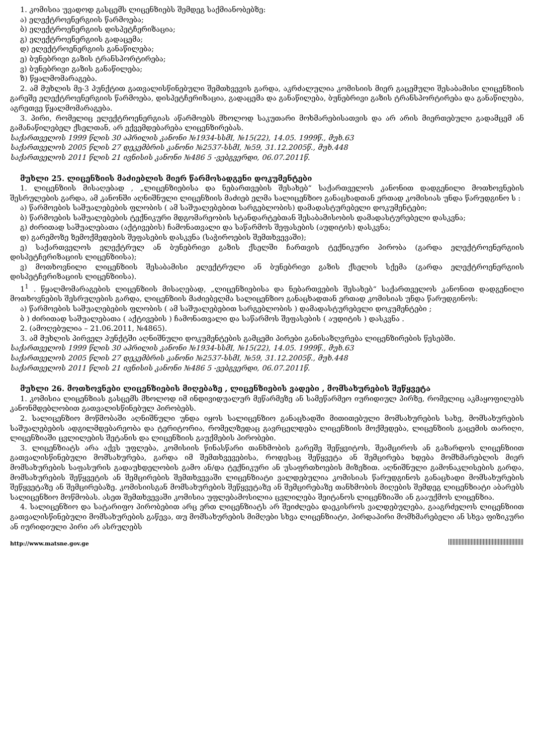1. კომისია უვადოდ გასცემს ლიცენზიებს შემდეგ საქმიანობებზე:
ა) ელექტროენერგიის წარმოება;
ბ) ელექტროენერგიის დისპეტჩერიზაცია;
გ) ელექტროენერგიის გადაცემა;
დ) ელექტროენერგიის განაწილება;
ე) ბუნებრივი გაზის ტრანსპორტირება;
ვ) ბუნებრივი გაზის განაწილება;
ზ) წყალმომარაგება.
2. ამ მუხლის მე-3 პუნქტით გათვალისწინებული შემთხვევის გარდა, აკრძალულია კომისიის მიერ გაცემული შესაბამისი ლიცენზიის გარეშე ელექტროენერგიის წარმოება, დისპეტჩერიზაცია, გადაცემა და განაწილება, ბუნებრივი გაზის ტრანსპორტირება და განაწილება, აგრეთვე წყალმომარაგება.
3. პირი, რომელიც ელექტროენერგიას აწარმოებს მხოლოდ საკუთარი მოხმარებისათვის და არ არის მიერთებული გადამცემ ან გამანაწილებელ ქსელთან, არ ექვემდებარება ლიცენზირებას.
საქართველოს 1999 წლის 30 აპრილის კანონი №1934-სსმI, №15(22), 14.05. 1999წ., მუხ.63
საქართველოს 2005 წლის 27 დეკემბრის კანონი №2537-სსმI, №59, 31.12.2005წ., მუხ.448
საქართველოს 2011 წლის 21 ივნისის კანონი №486 5 -ვებგვერდი, 06.07.2011წ.
მუხლი 25. ლიცენზიის მაძიებლის მიერ წარმოსადგენი დოკუმენტები
1. ლიცენზიის მისაღებად , „ლიცენზიებისა და ნებართვების შესახებ“ საქართველოს კანონით დადგენილი მოთხოვნების შესრულების გარდა, ამ კანონში აღნიშნული ლიცენზიის მაძიებ ელმა სალიცენზიო განაცხადთან ერთად კომისიას უნდა წარუდგინო ს :
ა) წარმოების საშუალებების ფლობის ( ამ საშუალებებით სარგებლობის) დამადასტურებელი დოკუმენტები;
ბ) წარმოების საშუალებების ტექნიკური მდგომარეობის სტანდარტებთან შესაბამისობის დამადასტურებელი დასკვნა;
გ) ძირითად საშუალებათა (აქტივების) ჩამონათვალი და საწარმოს შეფასების (აუდიტის) დასკვნა;
დ) გარემოზე ზემოქმედების შეფასების დასკვნა (საჭიროების შემთხვევაში);
ე) საქართველოს ელექტრულ ან ბუნებრივი გაზის ქსელში ჩართვის ტექნიკური პირობა (გარდა ელექტროენერგიის დისპეტჩერიზაციის ლიცენზიისა);
ვ) მოთხოვნილი ლიცენზიის შესაბამისი ელექტრული ან ბუნებრივი გაზის ქსელის სქემა (გარდა ელექტროენერგიის დისპეტჩერიზაციის ლიცენზიისა).
1<sup>1</sup> . წყალმომარაგების ლიცენზიის მისაღებად, „ლიცენზიებისა და ნებართვების შესახებ“ საქართველოს კანონით დადგენილი მოთხოვნების შესრულების გარდა, ლიცენზიის მაძიებელმა სალიცენზიო განაცხადთან ერთად კომისიას უნდა წარუდგინოს:
ა) წარმოების საშუალებების ფლობის ( ამ საშუალებებით სარგებლობის ) დამადასტურებელი დოკუმენტები ;
ბ ) ძირითად საშუალებათა ( აქტივების ) ჩამონათვალი და საწარმოს შეფასების ( აუდიტის ) დასკვნა .
2. (ამოღებულია – 21.06.2011, №4865).
3. ამ მუხლის პირველ პუნქტში აღნიშნული დოკუმენტების გამცემი პირები განისაზღვრება ლიცენზირების წესებში.
საქართველოს 1999 წლის 30 აპრილის კანონი №1934-სსმI, №15(22), 14.05. 1999წ., მუხ.63
საქართველოს 2005 წლის 27 დეკემბრის კანონი №2537-სსმI, №59, 31.12.2005წ., მუხ.448
საქართველოს 2011 წლის 21 ივნისის კანონი №486 5 -ვებგვერდი, 06.07.2011წ.
მუხლი 26. მოთხოვნები ლიცენზიების მიღებაზე , ლიცენზიების ვადები , მომსახურების შეწყვეტა
1. კომისია ლიცენზიას გასცემს მხოლოდ იმ ინდივიდუალურ მეწარმეზე ან სამეწარმეო იურიდიულ პირზე, რომელიც აკმაყოფილებს კანონმდებლობით გათვალისწინებულ პირობებს.
2. სალიცენზიო მოწმობაში აღნიშნული უნდა იყოს სალიცენზიო განაცხადში მითითებული მომსახურების სახე, მომსახურების საშუალებების ადგილმდებარეობა და ტერიტორია, რომელზედაც გავრცელდება ლიცენზიის მოქმედება, ლიცენზიის გაცემის თარიღი, ლიცენზიაში ცვლილების შეტანის და ლიცენზიის გაუქმების პირობები.
3. ლიცენზიატს არა აქვს უფლება, კომისიის წინასწარი თანხმობის გარეშე შეწყვიტოს, შეამციროს ან გაზარდოს ლიცენზიით გათვალისწინებული მომსახურება, გარდა იმ შემთხვევებისა, როდესაც შეწყვეტა ან შემცირება ხდება მომხმარებლის მიერ მომსახურების საფასურის გადაუხდელობის გამო ან/და ტექნიკური ან უსაფრთხოების მიზეზით. აღნიშნული გამონაკლისების გარდა, მომსახურების შეწყვეტის ან შემცირების შემთხვევაში ლიცენზიატი ვალდებულია კომისიას წარუდგინოს განაცხადი მომსახურების შეწყვეტაზე ან შემცირებაზე. კომისიისგან მომსახურების შეწყვეტაზე ან შემცირებაზე თანხმობის მიღების შემდეგ ლიცენზიატი აბარებს სალიცენზიო მოწმობას. ასეთ შემთხვევაში კომისია უფლებამოსილია ცვლილება შეიტანოს ლიცენზიაში ან გააუქმოს ლიცენზია.
4. სალიცენზიო და სატარიფო პირობებით არც ერთ ლიცენზიატს არ შეიძლება დაეკისროს ვალდებულება, გააგრძელოს ლიცენზიით გათვალისწინებული მომსახურების გაწევა, თუ მომსახურების მიმღები სხვა ლიცენზიატი, პირდაპირი მომხმარებელი ან სხვა ფიზიკური ან იურიდიული პირი არ ასრულებს
http://www.matsne.gov.ge